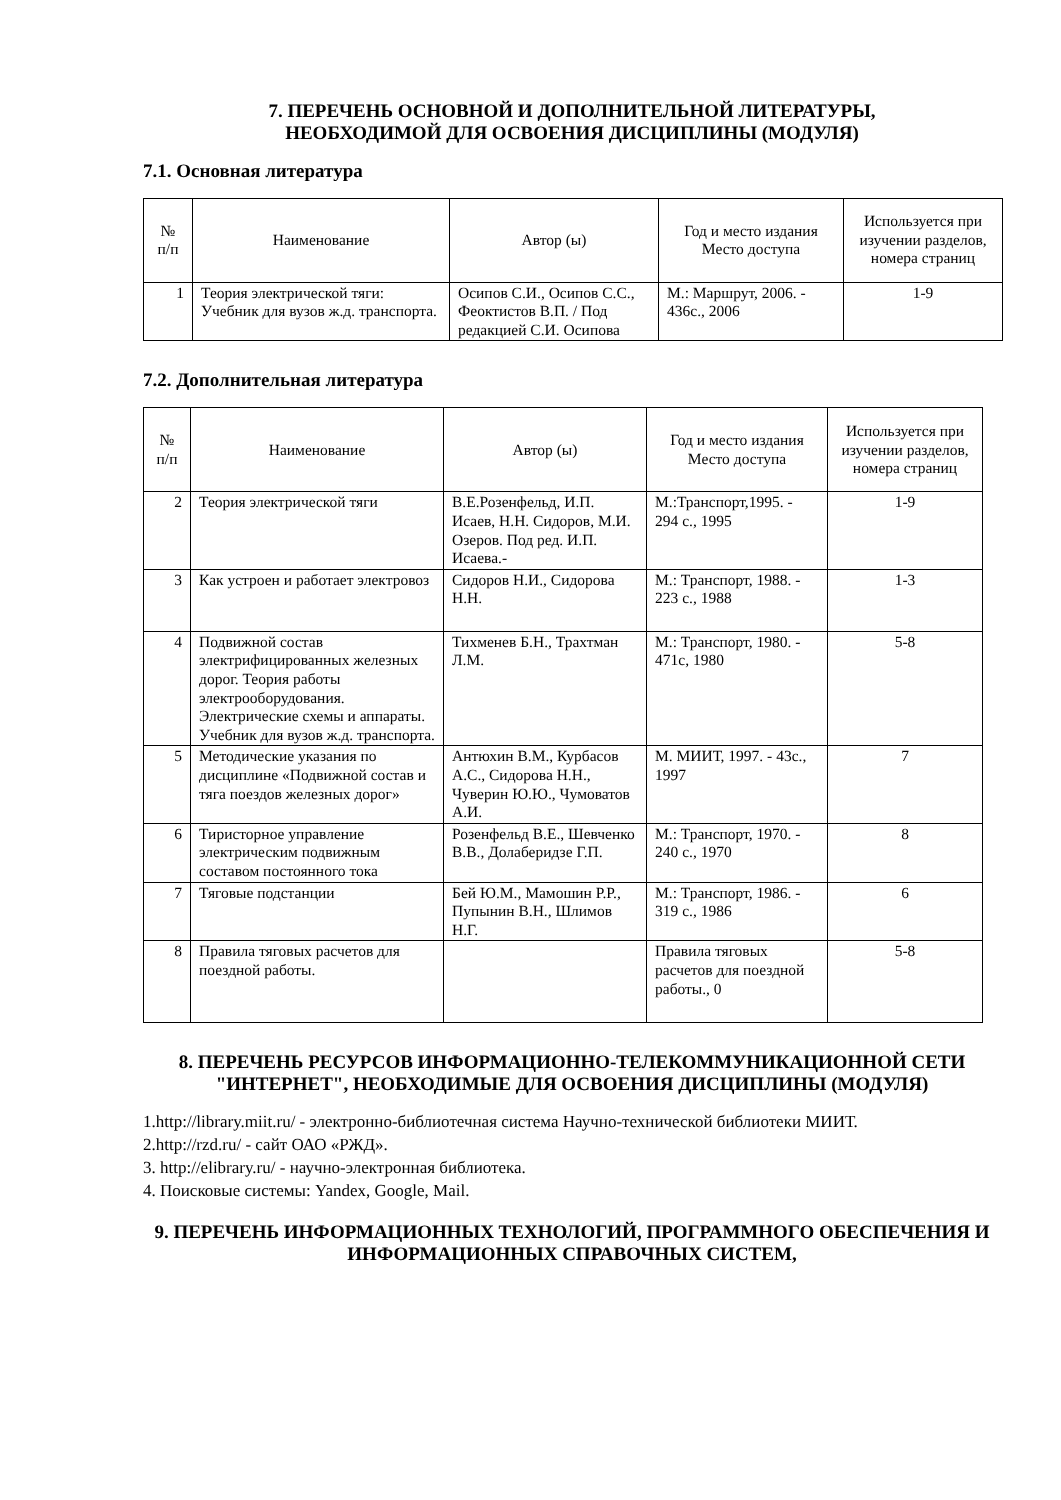7. ПЕРЕЧЕНЬ ОСНОВНОЙ И ДОПОЛНИТЕЛЬНОЙ ЛИТЕРАТУРЫ,
НЕОБХОДИМОЙ ДЛЯ ОСВОЕНИЯ ДИСЦИПЛИНЫ (МОДУЛЯ)
7.1. Основная литература
| № п/п | Наименование | Автор (ы) | Год и место издания Место доступа | Используется при изучении разделов, номера страниц |
| --- | --- | --- | --- | --- |
| 1 | Теория электрической тяги: Учебник для вузов ж.д. транспорта. | Осипов С.И., Осипов С.С., Феоктистов В.П. / Под редакцией С.И. Осипова | М.: Маршрут, 2006. - 436с., 2006 | 1-9 |
7.2. Дополнительная литература
| № п/п | Наименование | Автор (ы) | Год и место издания Место доступа | Используется при изучении разделов, номера страниц |
| --- | --- | --- | --- | --- |
| 2 | Теория электрической тяги | В.Е.Розенфельд, И.П. Исаев, Н.Н. Сидоров, М.И. Озеров. Под ред. И.П. Исаева.- | М.:Транспорт,1995. - 294 с., 1995 | 1-9 |
| 3 | Как устроен и работает электровоз | Сидоров Н.И., Сидорова Н.Н. | М.: Транспорт, 1988. - 223 с., 1988 | 1-3 |
| 4 | Подвижной состав электрифицированных железных дорог. Теория работы электрооборудования. Электрические схемы и аппараты. Учебник для вузов ж.д. транспорта. | Тихменев Б.Н., Трахтман Л.М. | М.: Транспорт, 1980. - 471с, 1980 | 5-8 |
| 5 | Методические указания по дисциплине «Подвижной состав и тяга поездов железных дорог» | Антюхин В.М., Курбасов А.С., Сидорова Н.Н., Чуверин Ю.Ю., Чумоватов А.И. | М. МИИТ, 1997. - 43с., 1997 | 7 |
| 6 | Тиристорное управление электрическим подвижным составом постоянного тока | Розенфельд В.Е., Шевченко В.В., Долаберидзе Г.П. | М.: Транспорт, 1970. - 240 с., 1970 | 8 |
| 7 | Тяговые подстанции | Бей Ю.М., Мамошин Р.Р., Пупынин В.Н., Шлимов Н.Г. | М.: Транспорт, 1986. - 319 с., 1986 | 6 |
| 8 | Правила тяговых расчетов для поездной работы. | | Правила тяговых расчетов для поездной работы., 0 | 5-8 |
8. ПЕРЕЧЕНЬ РЕСУРСОВ ИНФОРМАЦИОННО-ТЕЛЕКОММУНИКАЦИОННОЙ СЕТИ "ИНТЕРНЕТ", НЕОБХОДИМЫЕ ДЛЯ ОСВОЕНИЯ ДИСЦИПЛИНЫ (МОДУЛЯ)
1.http://library.miit.ru/ - электронно-библиотечная система Научно-технической библиотеки МИИТ.
2.http://rzd.ru/ - сайт ОАО «РЖД».
3. http://elibrary.ru/ - научно-электронная библиотека.
4. Поисковые системы: Yandex, Google, Mail.
9. ПЕРЕЧЕНЬ ИНФОРМАЦИОННЫХ ТЕХНОЛОГИЙ, ПРОГРАММНОГО ОБЕСПЕЧЕНИЯ И ИНФОРМАЦИОННЫХ СПРАВОЧНЫХ СИСТЕМ,